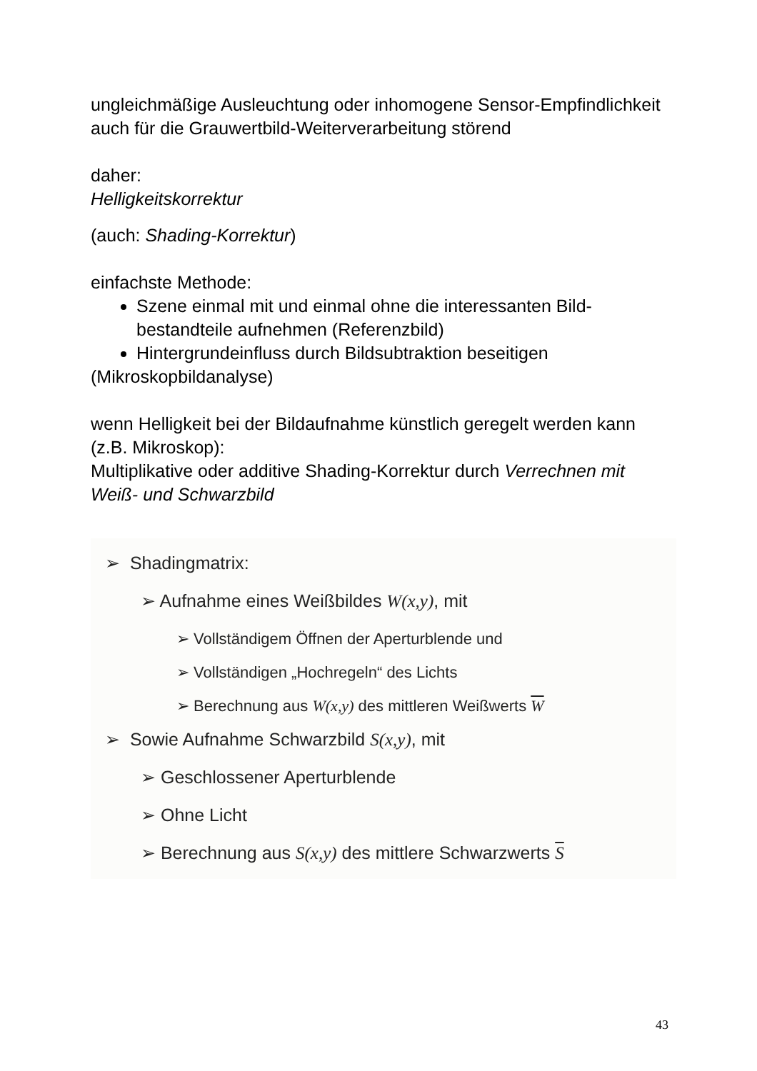ungleichmäßige Ausleuchtung oder inhomogene Sensor-Empfindlichkeit auch für die Grauwertbild-Weiterverarbeitung störend
daher:
Helligkeitskorrektur
(auch: Shading-Korrektur)
einfachste Methode:
Szene einmal mit und einmal ohne die interessanten Bild-bestandteile aufnehmen (Referenzbild)
Hintergrundeinfluss durch Bildsubtraktion beseitigen
(Mikroskopbildanalyse)
wenn Helligkeit bei der Bildaufnahme künstlich geregelt werden kann (z.B. Mikroskop):
Multiplikative oder additive Shading-Korrektur durch Verrechnen mit Weiß- und Schwarzbild
➢ Shadingmatrix:
➢ Aufnahme eines Weißbildes W(x,y), mit
➢ Vollständigem Öffnen der Aperturblende und
➢ Vollständigen „Hochregeln“ des Lichts
➢ Berechnung aus W(x,y) des mittleren Weißwerts W
➢ Sowie Aufnahme Schwarzbild S(x,y), mit
➢ Geschlossener Aperturblende
➢ Ohne Licht
➢ Berechnung aus S(x,y) des mittlere Schwarzwerts S
43